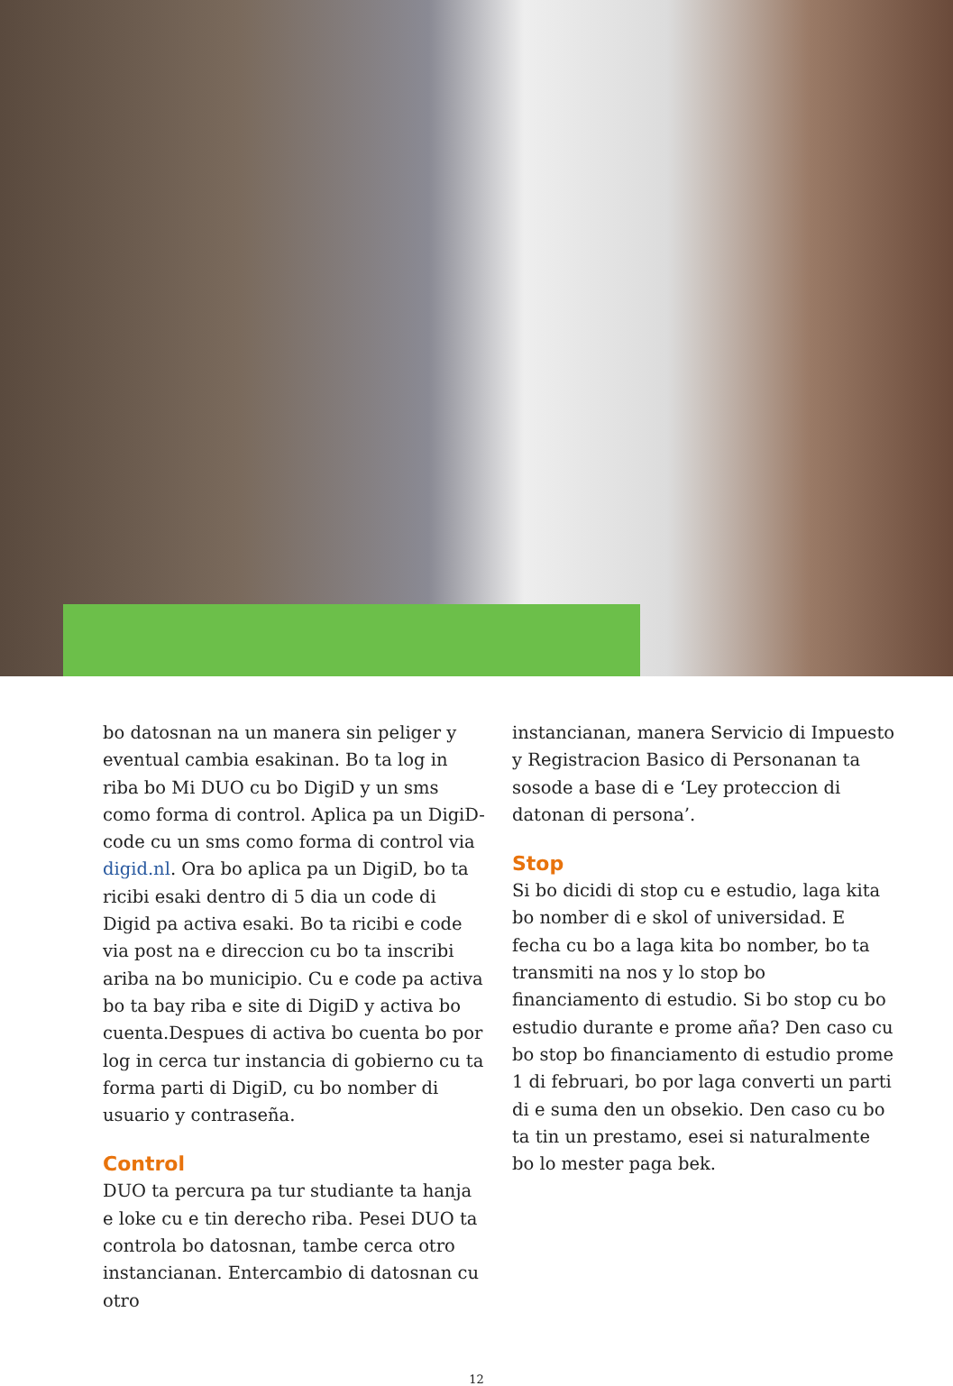bo datosnan na un manera sin peliger y eventual cambia esakinan. Bo ta log in riba bo Mi DUO cu bo DigiD y un sms como forma di control. Aplica pa un DigiD-code cu un sms como forma di control via digid.nl. Ora bo aplica pa un DigiD, bo ta ricibi esaki dentro di 5 dia un code di Digid pa activa esaki. Bo ta ricibi e code via post na e direccion cu bo ta inscribi ariba na bo municipio. Cu e code pa activa bo ta bay riba e site di DigiD y activa bo cuenta.Despues di activa bo cuenta bo por log in cerca tur instancia di gobierno cu ta forma parti di DigiD, cu bo nomber di usuario y contraseña.
Control
DUO ta percura pa tur studiante ta hanja e loke cu e tin derecho riba. Pesei DUO ta controla bo datosnan, tambe cerca otro instancianan. Entercambio di datosnan cu otro
instancianan, manera Servicio di Impuesto y Registracion Basico di Personanan ta sosode a base di e ‘Ley proteccion di datonan di persona’.
Stop
Si bo dicidi di stop cu e estudio, laga kita bo nomber di e skol of universidad. E fecha cu bo a laga kita bo nomber, bo ta transmiti na nos y lo stop bo financiamento di estudio. Si bo stop cu bo estudio durante e prome aña? Den caso cu bo stop bo financiamento di estudio prome 1 di februari, bo por laga converti un parti di e suma den un obsekio. Den caso cu bo ta tin un prestamo, esei si naturalmente bo lo mester paga bek.
12